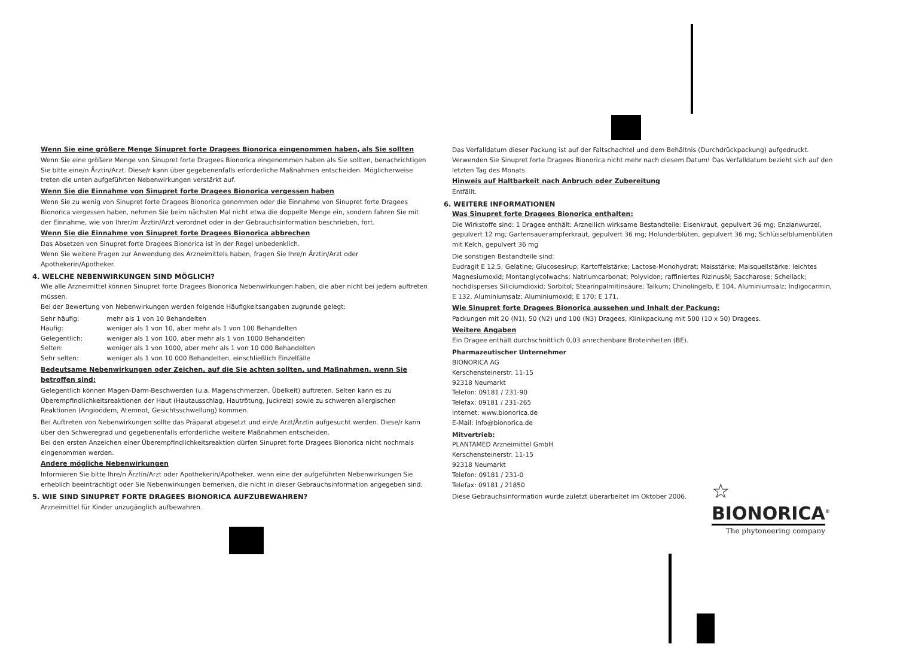Wenn Sie eine größere Menge Sinupret forte Dragees Bionorica eingenommen haben, als Sie sollten
Wenn Sie eine größere Menge von Sinupret forte Dragees Bionorica eingenommen haben als Sie sollten, benachrichtigen Sie bitte eine/n Ärztin/Arzt. Diese/r kann über gegebenenfalls erforderliche Maßnahmen entscheiden. Möglicherweise treten die unten aufgeführten Nebenwirkungen verstärkt auf.
Wenn Sie die Einnahme von Sinupret forte Dragees Bionorica vergessen haben
Wenn Sie zu wenig von Sinupret forte Dragees Bionorica genommen oder die Einnahme von Sinupret forte Dragees Bionorica vergessen haben, nehmen Sie beim nächsten Mal nicht etwa die doppelte Menge ein, sondern fahren Sie mit der Einnahme, wie von Ihrer/m Ärztin/Arzt verordnet oder in der Gebrauchsinformation beschrieben, fort.
Wenn Sie die Einnahme von Sinupret forte Dragees Bionorica abbrechen
Das Absetzen von Sinupret forte Dragees Bionorica ist in der Regel unbedenklich.
Wenn Sie weitere Fragen zur Anwendung des Arzneimittels haben, fragen Sie Ihre/n Ärztin/Arzt oder Apothekerin/Apotheker.
4. WELCHE NEBENWIRKUNGEN SIND MÖGLICH?
Wie alle Arzneimittel können Sinupret forte Dragees Bionorica Nebenwirkungen haben, die aber nicht bei jedem auftreten müssen.
Bei der Bewertung von Nebenwirkungen werden folgende Häufigkeitsangaben zugrunde gelegt:
| Sehr häufig: | mehr als 1 von 10 Behandelten |
| Häufig: | weniger als 1 von 10, aber mehr als 1 von 100 Behandelten |
| Gelegentlich: | weniger als 1 von 100, aber mehr als 1 von 1000 Behandelten |
| Selten: | weniger als 1 von 1000, aber mehr als 1 von 10 000 Behandelten |
| Sehr selten: | weniger als 1 von 10 000 Behandelten, einschließlich Einzelfälle |
Bedeutsame Nebenwirkungen oder Zeichen, auf die Sie achten sollten, und Maßnahmen, wenn Sie betroffen sind:
Gelegentlich können Magen-Darm-Beschwerden (u.a. Magenschmerzen, Übelkeit) auftreten. Selten kann es zu Überempfindlichkeitsreaktionen der Haut (Hautausschlag, Hautrötung, Juckreiz) sowie zu schweren allergischen Reaktionen (Angioödem, Atemnot, Gesichtsschwellung) kommen.
Bei Auftreten von Nebenwirkungen sollte das Präparat abgesetzt und ein/e Arzt/Ärztin aufgesucht werden. Diese/r kann über den Schweregrad und gegebenenfalls erforderliche weitere Maßnahmen entscheiden.
Bei den ersten Anzeichen einer Überempfindlichkeitsreaktion dürfen Sinupret forte Dragees Bionorica nicht nochmals eingenommen werden.
Andere mögliche Nebenwirkungen
Informieren Sie bitte Ihre/n Ärztin/Arzt oder Apothekerin/Apotheker, wenn eine der aufgeführten Nebenwirkungen Sie erheblich beeinträchtigt oder Sie Nebenwirkungen bemerken, die nicht in dieser Gebrauchsinformation angegeben sind.
5. WIE SIND SINUPRET FORTE DRAGEES BIONORICA AUFZUBEWAHREN?
Arzneimittel für Kinder unzugänglich aufbewahren.
Das Verfalldatum dieser Packung ist auf der Faltschachtel und dem Behältnis (Durchdrückpackung) aufgedruckt. Verwenden Sie Sinupret forte Dragees Bionorica nicht mehr nach diesem Datum! Das Verfalldatum bezieht sich auf den letzten Tag des Monats.
Hinweis auf Haltbarkeit nach Anbruch oder Zubereitung
Entfällt.
6. WEITERE INFORMATIONEN
Was Sinupret forte Dragees Bionorica enthalten:
Die Wirkstoffe sind: 1 Dragee enthält: Arzneilich wirksame Bestandteile: Eisenkraut, gepulvert 36 mg; Enzianwurzel, gepulvert 12 mg; Gartensauerampferkraut, gepulvert 36 mg; Holunderblüten, gepulvert 36 mg; Schlüsselblumenblüten mit Kelch, gepulvert 36 mg
Die sonstigen Bestandteile sind:
Eudragit E 12,5; Gelatine; Glucosesirup; Kartoffelstärke; Lactose-Monohydrat; Maisstärke; Maisquellstärke; leichtes Magnesiumoxid; Montanglycolwachs; Natriumcarbonat; Polyvidon; raffiniertes Rizinusöl; Saccharose; Schellack; hochdisperses Siliciumdioxid; Sorbitol; Stearinpalmitinsäure; Talkum; Chinolingelb, E 104, Aluminiumsalz; Indigocarmin, E 132, Aluminiumsalz; Aluminiumoxid; E 170; E 171.
Wie Sinupret forte Dragees Bionorica aussehen und Inhalt der Packung:
Packungen mit 20 (N1), 50 (N2) und 100 (N3) Dragees, Klinikpackung mit 500 (10 x 50) Dragees.
Weitere Angaben
Ein Dragee enthält durchschnittlich 0,03 anrechenbare Broteinheiten (BE).
Pharmazeutischer Unternehmer
BIONORICA AG
Kerschensteinerstr. 11-15
92318 Neumarkt
Telefon: 09181 / 231-90
Telefax: 09181 / 231-265
Internet: www.bionorica.de
E-Mail: info@bionorica.de
Mitvertrieb:
PLANTAMED Arzneimittel GmbH
Kerschensteinerstr. 11-15
92318 Neumarkt
Telefon: 09181 / 231-0
Telefax: 09181 / 21850
Diese Gebrauchsinformation wurde zuletzt überarbeitet im Oktober 2006.
☆
BIONORICA<sup>®</sup>
The phytoneering company